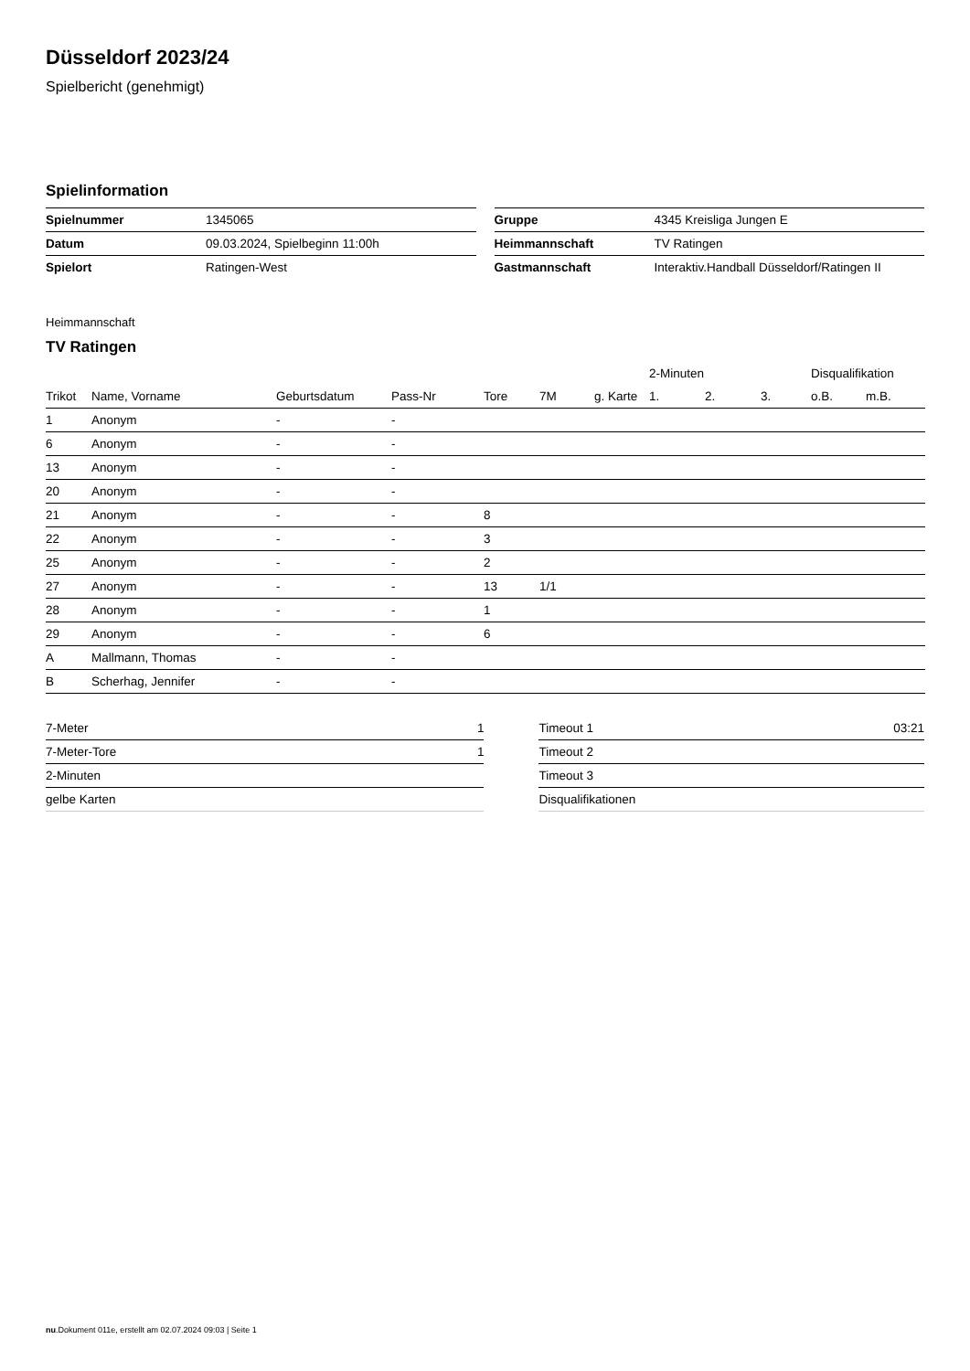Düsseldorf 2023/24
Spielbericht (genehmigt)
Spielinformation
| Spielnummer | 1345065 |
| Datum | 09.03.2024, Spielbeginn 11:00h |
| Spielort | Ratingen-West |
| Gruppe | 4345 Kreisliga Jungen E |
| Heimmannschaft | TV Ratingen |
| Gastmannschaft | Interaktiv.Handball Düsseldorf/Ratingen II |
Heimmannschaft
TV Ratingen
| | | | | | | | 2-Minuten | | | Disqualifikation | |
| --- | --- | --- | --- | --- | --- | --- | --- | --- | --- | --- | --- |
| Trikot | Name, Vorname | Geburtsdatum | Pass-Nr | Tore | 7M | g. Karte | 1. | 2. | 3. | o.B. | m.B. |
| 1 | Anonym | - | - | | | | | | | | |
| 6 | Anonym | - | - | | | | | | | | |
| 13 | Anonym | - | - | | | | | | | | |
| 20 | Anonym | - | - | | | | | | | | |
| 21 | Anonym | - | - | 8 | | | | | | | |
| 22 | Anonym | - | - | 3 | | | | | | | |
| 25 | Anonym | - | - | 2 | | | | | | | |
| 27 | Anonym | - | - | 13 | 1/1 | | | | | | |
| 28 | Anonym | - | - | 1 | | | | | | | |
| 29 | Anonym | - | - | 6 | | | | | | | |
| A | Mallmann, Thomas | - | - | | | | | | | | |
| B | Scherhag, Jennifer | - | - | | | | | | | | |
| 7-Meter | 1 |
| 7-Meter-Tore | 1 |
| 2-Minuten | |
| gelbe Karten | |
| Timeout 1 | 03:21 |
| Timeout 2 | |
| Timeout 3 | |
| Disqualifikationen | |
nu.Dokument 011e, erstellt am 02.07.2024 09:03 | Seite 1